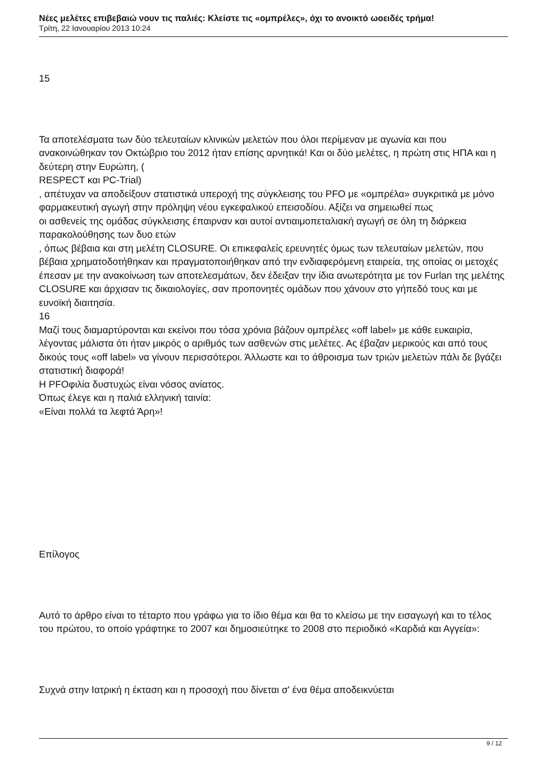Νέες μελέτες επιβεβαιώ νουν τις παλιές: Κλείστε τις «ομπρέλες», όχι το ανοικτό ωοειδές τρήμα!
Τρίτη, 22 Ιανουαρίου 2013 10:24
15
Τα αποτελέσματα των δύο τελευταίων κλινικών μελετών που όλοι περίμεναν με αγωνία και που ανακοινώθηκαν τον Οκτώβριο του 2012 ήταν επίσης αρνητικά! Και οι δύο μελέτες, η πρώτη στις ΗΠΑ και η δεύτερη στην Ευρώπη, (
RESPECT και PC-Trial)
, απέτυχαν να αποδείξουν στατιστικά υπεροχή της σύγκλεισης του PFO με «ομπρέλα» συγκριτικά με μόνο φαρμακευτική αγωγή στην πρόληψη νέου εγκεφαλικού επεισοδίου. Αξίζει να σημειωθεί πως
οι ασθενείς της ομάδας σύγκλεισης έπαιρναν και αυτοί αντιαιμοπεταλιακή αγωγή σε όλη τη διάρκεια παρακολούθησης των δυο ετών
, όπως βέβαια και στη μελέτη CLOSURE. Οι επικεφαλείς ερευνητές όμως των τελευταίων μελετών, που βέβαια χρηματοδοτήθηκαν και πραγματοποιήθηκαν από την ενδιαφερόμενη εταιρεία, της οποίας οι μετοχές έπεσαν με την ανακοίνωση των αποτελεσμάτων, δεν έδειξαν την ίδια ανωτερότητα με τον Furlan της μελέτης CLOSURE και άρχισαν τις δικαιολογίες, σαν προπονητές ομάδων που χάνουν στο γήπεδό τους και με ευνοϊκή διαιτησία.
16
Μαζί τους διαμαρτύρονται και εκείνοι που τόσα χρόνια βάζουν ομπρέλες «off label» με κάθε ευκαιρία, λέγοντας μάλιστα ότι ήταν μικρός ο αριθμός των ασθενών στις μελέτες. Ας έβαζαν μερικούς και από τους δικούς τους «off label» να γίνουν περισσότεροι. Άλλωστε και το άθροισμα των τριών μελετών πάλι δε βγάζει στατιστική διαφορά!
Η PFOφιλία δυστυχώς είναι νόσος ανίατος.
Όπως έλεγε και η παλιά ελληνική ταινία:
«Είναι πολλά τα λεφτά Άρη»!
Επίλογος
Αυτό το άρθρο είναι το τέταρτο που γράφω για το ίδιο θέμα και θα το κλείσω με την εισαγωγή και το τέλος του πρώτου, το οποίο γράφτηκε το 2007 και δημοσιεύτηκε το 2008 στο περιοδικό «Καρδιά και Αγγεία»:
Συχνά στην Ιατρική η έκταση και η προσοχή που δίνεται σ' ένα θέμα αποδεικνύεται
9 / 12